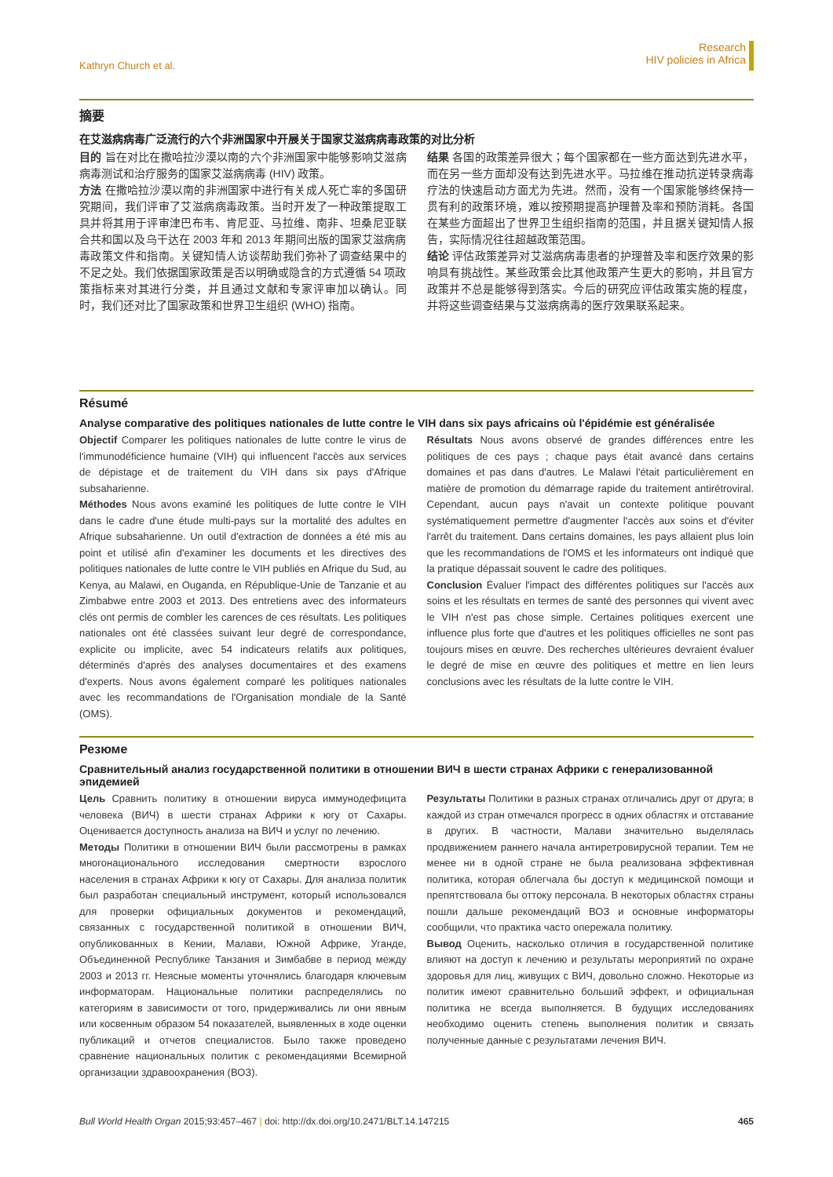Kathryn Church et al.
Research
HIV policies in Africa
摘要
在艾滋病病毒广泛流行的六个非洲国家中开展关于国家艾滋病病毒政策的对比分析
目的 旨在对比在撒哈拉沙漠以南的六个非洲国家中能够影响艾滋病病毒测试和治疗服务的国家艾滋病病毒 (HIV) 政策。
方法 在撒哈拉沙漠以南的非洲国家中进行有关成人死亡率的多国研究期间，我们评审了艾滋病病毒政策。当时开发了一种政策提取工具并将其用于评审津巴布韦、肯尼亚、马拉维、南非、坦桑尼亚联合共和国以及乌干达在 2003 年和 2013 年期间出版的国家艾滋病病毒政策文件和指南。关键知情人访谈帮助我们弥补了调查结果中的不足之处。我们依据国家政策是否以明确或隐含的方式遵循 54 项政策指标来对其进行分类，并且通过文献和专家评审加以确认。同时，我们还对比了国家政策和世界卫生组织 (WHO) 指南。
结果 各国的政策差异很大；每个国家都在一些方面达到先进水平，而在另一些方面却没有达到先进水平。马拉维在推动抗逆转录病毒疗法的快速启动方面尤为先进。然而，没有一个国家能够终保持一贯有利的政策环境，难以按预期提高护理普及率和预防消耗。各国在某些方面超出了世界卫生组织指南的范围，并且据关键知情人报告，实际情况往往超越政策范围。
结论 评估政策差异对艾滋病病毒患者的护理普及率和医疗效果的影响具有挑战性。某些政策会比其他政策产生更大的影响，并且官方政策并不总是能够得到落实。今后的研究应评估政策实施的程度，并将这些调查结果与艾滋病病毒的医疗效果联系起来。
Résumé
Analyse comparative des politiques nationales de lutte contre le VIH dans six pays africains où l'épidémie est généralisée
Objectif Comparer les politiques nationales de lutte contre le virus de l'immunodéficience humaine (VIH) qui influencent l'accès aux services de dépistage et de traitement du VIH dans six pays d'Afrique subsaharienne.
Méthodes Nous avons examiné les politiques de lutte contre le VIH dans le cadre d'une étude multi-pays sur la mortalité des adultes en Afrique subsaharienne. Un outil d'extraction de données a été mis au point et utilisé afin d'examiner les documents et les directives des politiques nationales de lutte contre le VIH publiés en Afrique du Sud, au Kenya, au Malawi, en Ouganda, en République-Unie de Tanzanie et au Zimbabwe entre 2003 et 2013. Des entretiens avec des informateurs clés ont permis de combler les carences de ces résultats. Les politiques nationales ont été classées suivant leur degré de correspondance, explicite ou implicite, avec 54 indicateurs relatifs aux politiques, déterminés d'après des analyses documentaires et des examens d'experts. Nous avons également comparé les politiques nationales avec les recommandations de l'Organisation mondiale de la Santé (OMS).
Résultats Nous avons observé de grandes différences entre les politiques de ces pays ; chaque pays était avancé dans certains domaines et pas dans d'autres. Le Malawi l'était particulièrement en matière de promotion du démarrage rapide du traitement antirétroviral. Cependant, aucun pays n'avait un contexte politique pouvant systématiquement permettre d'augmenter l'accès aux soins et d'éviter l'arrêt du traitement. Dans certains domaines, les pays allaient plus loin que les recommandations de l'OMS et les informateurs ont indiqué que la pratique dépassait souvent le cadre des politiques.
Conclusion Évaluer l'impact des différentes politiques sur l'accès aux soins et les résultats en termes de santé des personnes qui vivent avec le VIH n'est pas chose simple. Certaines politiques exercent une influence plus forte que d'autres et les politiques officielles ne sont pas toujours mises en œuvre. Des recherches ultérieures devraient évaluer le degré de mise en œuvre des politiques et mettre en lien leurs conclusions avec les résultats de la lutte contre le VIH.
Резюме
Сравнительный анализ государственной политики в отношении ВИЧ в шести странах Африки с генерализованной эпидемией
Цель Сравнить политику в отношении вируса иммунодефицита человека (ВИЧ) в шести странах Африки к югу от Сахары. Оценивается доступность анализа на ВИЧ и услуг по лечению.
Методы Политики в отношении ВИЧ были рассмотрены в рамках многонационального исследования смертности взрослого населения в странах Африки к югу от Сахары. Для анализа политик был разработан специальный инструмент, который использовался для проверки официальных документов и рекомендаций, связанных с государственной политикой в отношении ВИЧ, опубликованных в Кении, Малави, Южной Африке, Уганде, Объединенной Республике Танзания и Зимбабве в период между 2003 и 2013 гг. Неясные моменты уточнялись благодаря ключевым информаторам. Национальные политики распределялись по категориям в зависимости от того, придерживались ли они явным или косвенным образом 54 показателей, выявленных в ходе оценки публикаций и отчетов специалистов. Было также проведено сравнение национальных политик с рекомендациями Всемирной организации здравоохранения (ВОЗ).
Результаты Политики в разных странах отличались друг от друга; в каждой из стран отмечался прогресс в одних областях и отставание в других. В частности, Малави значительно выделялась продвижением раннего начала антиретровирусной терапии. Тем не менее ни в одной стране не была реализована эффективная политика, которая облегчала бы доступ к медицинской помощи и препятствовала бы оттоку персонала. В некоторых областях страны пошли дальше рекомендаций ВОЗ и основные информаторы сообщили, что практика часто опережала политику.
Вывод Оценить, насколько отличия в государственной политике влияют на доступ к лечению и результаты мероприятий по охране здоровья для лиц, живущих с ВИЧ, довольно сложно. Некоторые из политик имеют сравнительно больший эффект, и официальная политика не всегда выполняется. В будущих исследованиях необходимо оценить степень выполнения политик и связать полученные данные с результатами лечения ВИЧ.
Bull World Health Organ 2015;93:457–467 | doi: http://dx.doi.org/10.2471/BLT.14.147215 465